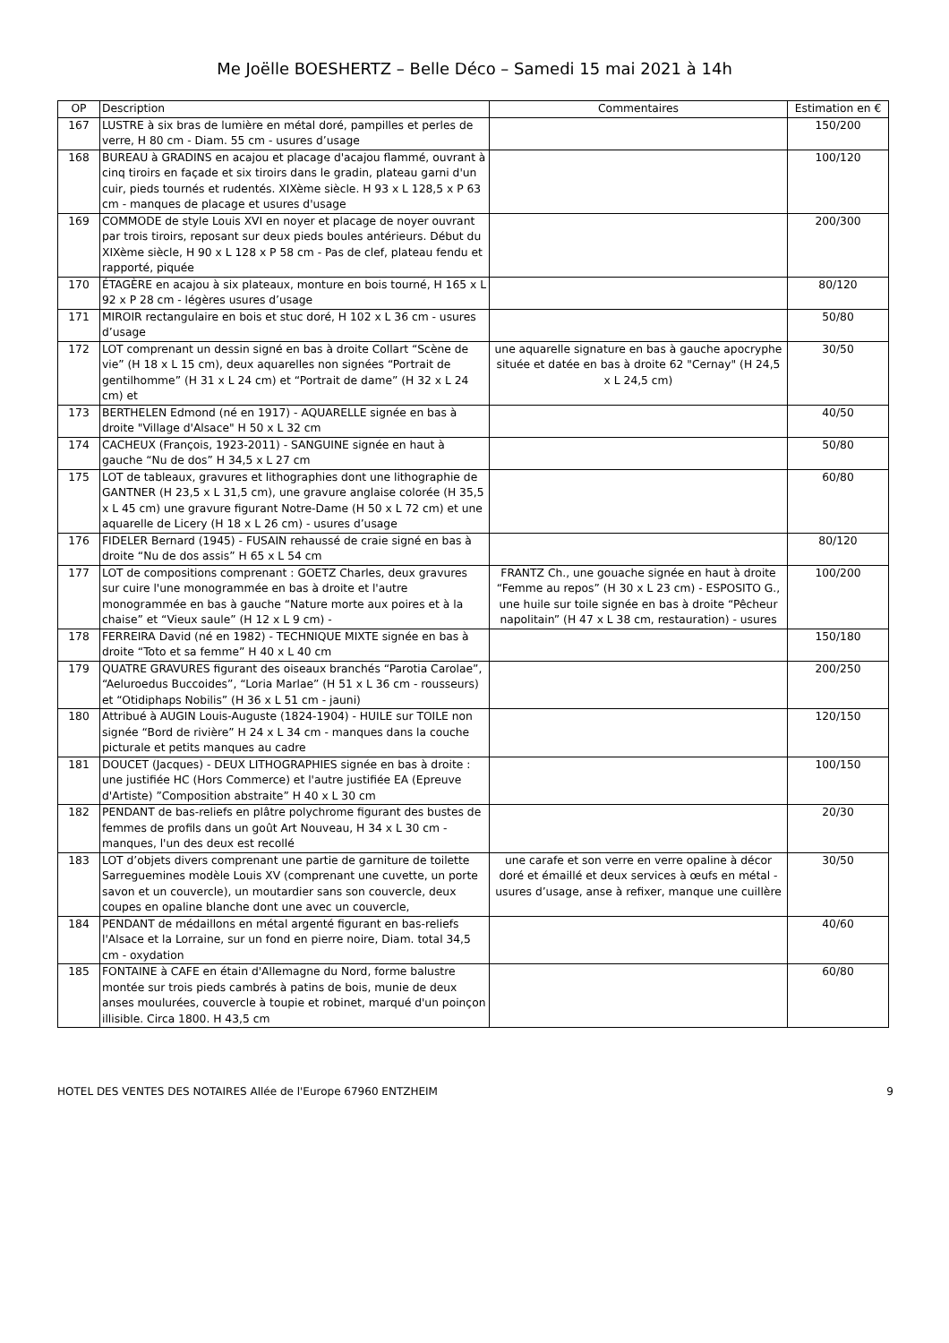Me Joëlle BOESHERTZ – Belle Déco – Samedi 15 mai 2021 à 14h
| OP | Description | Commentaires | Estimation en € |
| --- | --- | --- | --- |
| 167 | LUSTRE à six bras de lumière en métal doré, pampilles et perles de verre, H 80 cm - Diam. 55 cm - usures d’usage | | 150/200 |
| 168 | BUREAU à GRADINS en acajou et placage d'acajou flammé, ouvrant à cinq tiroirs en façade et six tiroirs dans le gradin, plateau garni d'un cuir, pieds tournés et rudentés. XIXème siècle. H 93 x L 128,5 x P 63 cm - manques de placage et usures d'usage | | 100/120 |
| 169 | COMMODE de style Louis XVI en noyer et placage de noyer ouvrant par trois tiroirs, reposant sur deux pieds boules antérieurs. Début du XIXème siècle, H 90 x L 128 x P 58 cm - Pas de clef, plateau fendu et rapporté, piquée | | 200/300 |
| 170 | ÉTAGÈRE en acajou à six plateaux, monture en bois tourné, H 165 x L 92 x P 28 cm - légères usures d’usage | | 80/120 |
| 171 | MIROIR rectangulaire en bois et stuc doré, H 102 x L 36 cm - usures d’usage | | 50/80 |
| 172 | LOT comprenant un dessin signé en bas à droite Collart “Scène de vie” (H 18 x L 15 cm), deux aquarelles non signées “Portrait de gentilhomme” (H 31 x L 24 cm) et “Portrait de dame” (H 32 x L 24 cm) et | une aquarelle signature en bas à gauche apocryphe située et datée en bas à droite 62 "Cernay" (H 24,5 x L 24,5 cm) | 30/50 |
| 173 | BERTHELEN Edmond (né en 1917) - AQUARELLE signée en bas à droite "Village d'Alsace" H 50 x L 32 cm | | 40/50 |
| 174 | CACHEUX (François, 1923-2011) - SANGUINE signée en haut à gauche “Nu de dos” H 34,5 x L 27 cm | | 50/80 |
| 175 | LOT de tableaux, gravures et lithographies dont une lithographie de GANTNER (H 23,5 x L 31,5 cm), une gravure anglaise colorée (H 35,5 x L 45 cm) une gravure figurant Notre-Dame (H 50 x L 72 cm) et une aquarelle de Licery (H 18 x L 26 cm) - usures d’usage | | 60/80 |
| 176 | FIDELER Bernard (1945) - FUSAIN rehaussé de craie signé en bas à droite “Nu de dos assis” H 65 x L 54 cm | | 80/120 |
| 177 | LOT de compositions comprenant : GOETZ Charles, deux gravures sur cuire l'une monogrammée en bas à droite et l'autre monogrammée en bas à gauche “Nature morte aux poires et à la chaise” et “Vieux saule” (H 12 x L 9 cm) - | FRANTZ Ch., une gouache signée en haut à droite “Femme au repos” (H 30 x L 23 cm) - ESPOSITO G., une huile sur toile signée en bas à droite “Pêcheur napolitain” (H 47 x L 38 cm, restauration) - usures | 100/200 |
| 178 | FERREIRA David (né en 1982) - TECHNIQUE MIXTE signée en bas à droite “Toto et sa femme” H 40 x L 40 cm | | 150/180 |
| 179 | QUATRE GRAVURES figurant des oiseaux branchés “Parotia Carolae”, “Aeluroedus Buccoides”, “Loria Marlae” (H 51 x L 36 cm - rousseurs) et “Otidiphaps Nobilis” (H 36 x L 51 cm - jauni) | | 200/250 |
| 180 | Attribué à AUGIN Louis-Auguste (1824-1904) - HUILE sur TOILE non signée “Bord de rivière” H 24 x L 34 cm - manques dans la couche picturale et petits manques au cadre | | 120/150 |
| 181 | DOUCET (Jacques) - DEUX LITHOGRAPHIES signée en bas à droite : une justifiée HC (Hors Commerce) et l'autre justifiée EA (Epreuve d'Artiste) ”Composition abstraite” H 40 x L 30 cm | | 100/150 |
| 182 | PENDANT de bas-reliefs en plâtre polychrome figurant des bustes de femmes de profils dans un goût Art Nouveau, H 34 x L 30 cm - manques, l'un des deux est recollé | | 20/30 |
| 183 | LOT d’objets divers comprenant une partie de garniture de toilette Sarreguemines modèle Louis XV (comprenant une cuvette, un porte savon et un couvercle), un moutardier sans son couvercle, deux coupes en opaline blanche dont une avec un couvercle, | une carafe et son verre en verre opaline à décor doré et émaillé et deux services à œufs en métal - usures d’usage, anse à refixer, manque une cuillère | 30/50 |
| 184 | PENDANT de médaillons en métal argenté figurant en bas-reliefs l'Alsace et la Lorraine, sur un fond en pierre noire, Diam. total 34,5 cm - oxydation | | 40/60 |
| 185 | FONTAINE à CAFE en étain d'Allemagne du Nord, forme balustre montée sur trois pieds cambrés à patins de bois, munie de deux anses moulurées, couvercle à toupie et robinet, marqué d'un poinçon illisible. Circa 1800. H 43,5 cm | | 60/80 |
HOTEL DES VENTES DES NOTAIRES Allée de l'Europe 67960 ENTZHEIM 9